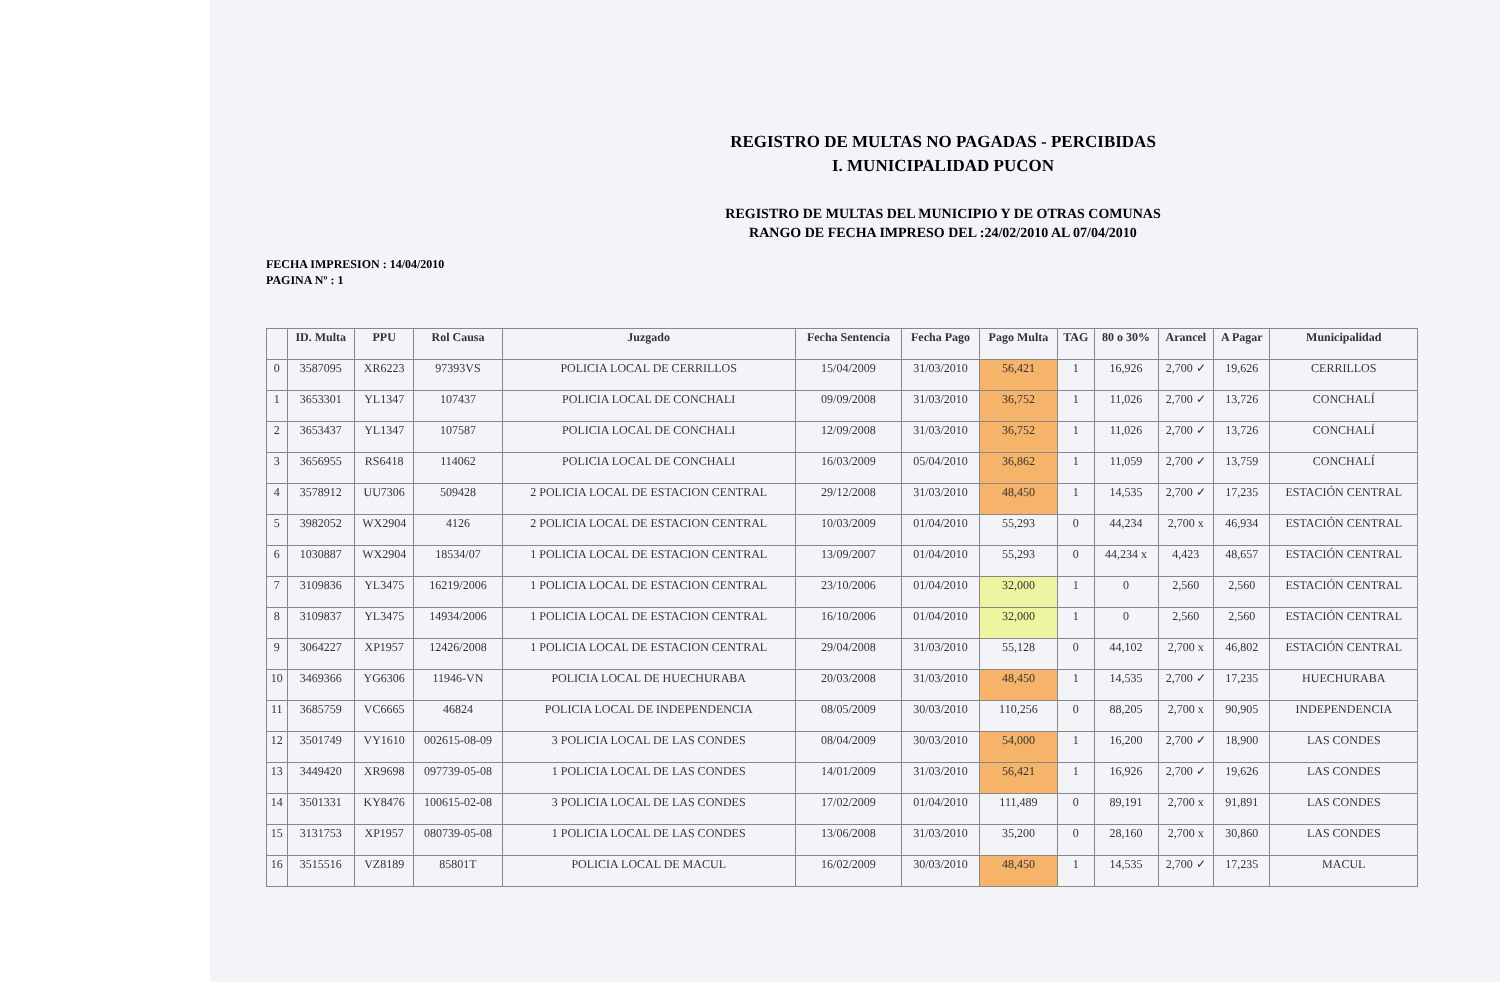REGISTRO DE MULTAS NO PAGADAS - PERCIBIDAS
I. MUNICIPALIDAD PUCON
REGISTRO DE MULTAS DEL MUNICIPIO Y DE OTRAS COMUNAS
RANGO DE FECHA IMPRESO DEL :24/02/2010 AL 07/04/2010
FECHA IMPRESION : 14/04/2010
PAGINA Nº : 1
| | ID. Multa | PPU | Rol Causa | Juzgado | Fecha Sentencia | Fecha Pago | Pago Multa | TAG | 80 o 30% | Arancel | A Pagar | Municipalidad |
| --- | --- | --- | --- | --- | --- | --- | --- | --- | --- | --- | --- | --- |
| 0 | 3587095 | XR6223 | 97393VS | POLICIA LOCAL DE CERRILLOS | 15/04/2009 | 31/03/2010 | 56,421 | 1 | 16,926 | 2,700 ✓ | 19,626 | CERRILLOS |
| 1 | 3653301 | YL1347 | 107437 | POLICIA LOCAL DE CONCHALI | 09/09/2008 | 31/03/2010 | 36,752 | 1 | 11,026 | 2,700 ✓ | 13,726 | CONCHALÍ |
| 2 | 3653437 | YL1347 | 107587 | POLICIA LOCAL DE CONCHALI | 12/09/2008 | 31/03/2010 | 36,752 | 1 | 11,026 | 2,700 ✓ | 13,726 | CONCHALÍ |
| 3 | 3656955 | RS6418 | 114062 | POLICIA LOCAL DE CONCHALI | 16/03/2009 | 05/04/2010 | 36,862 | 1 | 11,059 | 2,700 ✓ | 13,759 | CONCHALÍ |
| 4 | 3578912 | UU7306 | 509428 | 2 POLICIA LOCAL DE ESTACION CENTRAL | 29/12/2008 | 31/03/2010 | 48,450 | 1 | 14,535 | 2,700 ✓ | 17,235 | ESTACIÓN CENTRAL |
| 5 | 3982052 | WX2904 | 4126 | 2 POLICIA LOCAL DE ESTACION CENTRAL | 10/03/2009 | 01/04/2010 | 55,293 | 0 | 44,234 | 2,700 x | 46,934 | ESTACIÓN CENTRAL |
| 6 | 1030887 | WX2904 | 18534/07 | 1 POLICIA LOCAL DE ESTACION CENTRAL | 13/09/2007 | 01/04/2010 | 55,293 | 0 | 44,234 x | 4,423 | 48,657 | ESTACIÓN CENTRAL |
| 7 | 3109836 | YL3475 | 16219/2006 | 1 POLICIA LOCAL DE ESTACION CENTRAL | 23/10/2006 | 01/04/2010 | 32,000 | 1 | 0 | 2,560 | 2,560 | ESTACIÓN CENTRAL |
| 8 | 3109837 | YL3475 | 14934/2006 | 1 POLICIA LOCAL DE ESTACION CENTRAL | 16/10/2006 | 01/04/2010 | 32,000 | 1 | 0 | 2,560 | 2,560 | ESTACIÓN CENTRAL |
| 9 | 3064227 | XP1957 | 12426/2008 | 1 POLICIA LOCAL DE ESTACION CENTRAL | 29/04/2008 | 31/03/2010 | 55,128 | 0 | 44,102 | 2,700 x | 46,802 | ESTACIÓN CENTRAL |
| 10 | 3469366 | YG6306 | 11946-VN | POLICIA LOCAL DE HUECHURABA | 20/03/2008 | 31/03/2010 | 48,450 | 1 | 14,535 | 2,700 ✓ | 17,235 | HUECHURABA |
| 11 | 3685759 | VC6665 | 46824 | POLICIA LOCAL DE INDEPENDENCIA | 08/05/2009 | 30/03/2010 | 110,256 | 0 | 88,205 | 2,700 x | 90,905 | INDEPENDENCIA |
| 12 | 3501749 | VY1610 | 002615-08-09 | 3 POLICIA LOCAL DE LAS CONDES | 08/04/2009 | 30/03/2010 | 54,000 | 1 | 16,200 | 2,700 ✓ | 18,900 | LAS CONDES |
| 13 | 3449420 | XR9698 | 097739-05-08 | 1 POLICIA LOCAL DE LAS CONDES | 14/01/2009 | 31/03/2010 | 56,421 | 1 | 16,926 | 2,700 ✓ | 19,626 | LAS CONDES |
| 14 | 3501331 | KY8476 | 100615-02-08 | 3 POLICIA LOCAL DE LAS CONDES | 17/02/2009 | 01/04/2010 | 111,489 | 0 | 89,191 | 2,700 x | 91,891 | LAS CONDES |
| 15 | 3131753 | XP1957 | 080739-05-08 | 1 POLICIA LOCAL DE LAS CONDES | 13/06/2008 | 31/03/2010 | 35,200 | 0 | 28,160 | 2,700 x | 30,860 | LAS CONDES |
| 16 | 3515516 | VZ8189 | 85801T | POLICIA LOCAL DE MACUL | 16/02/2009 | 30/03/2010 | 48,450 | 1 | 14,535 | 2,700 ✓ | 17,235 | MACUL |